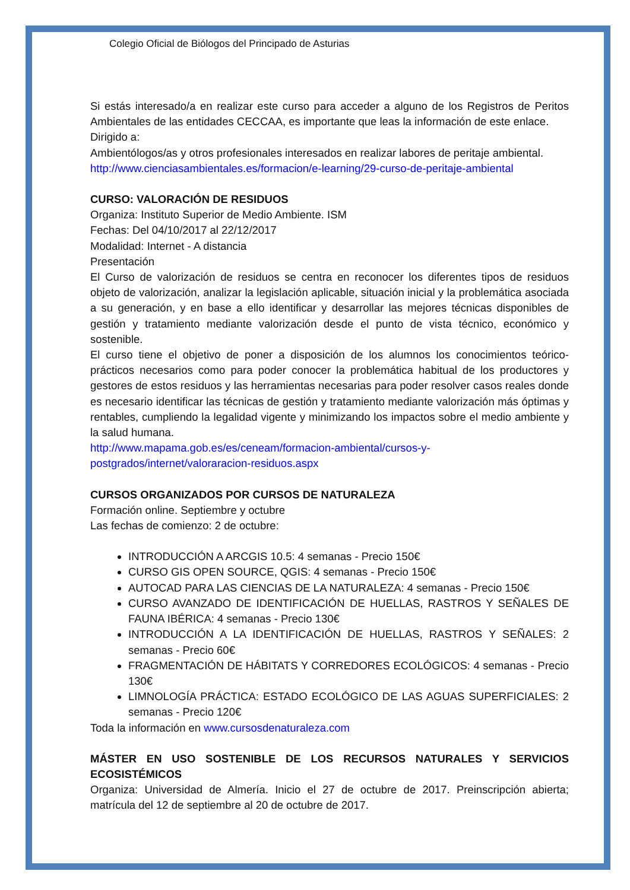Colegio Oficial de Biólogos del Principado de Asturias
Si estás interesado/a en realizar este curso para acceder a alguno de los Registros de Peritos Ambientales de las entidades CECCAA, es importante que leas la información de este enlace.
Dirigido a:
Ambientólogos/as y otros profesionales interesados en realizar labores de peritaje ambiental.
http://www.cienciasambientales.es/formacion/e-learning/29-curso-de-peritaje-ambiental
CURSO: VALORACIÓN DE RESIDUOS
Organiza: Instituto Superior de Medio Ambiente. ISM
Fechas: Del 04/10/2017 al 22/12/2017
Modalidad: Internet - A distancia
Presentación
El Curso de valorización de residuos se centra en reconocer los diferentes tipos de residuos objeto de valorización, analizar la legislación aplicable, situación inicial y la problemática asociada a su generación, y en base a ello identificar y desarrollar las mejores técnicas disponibles de gestión y tratamiento mediante valorización desde el punto de vista técnico, económico y sostenible.
El curso tiene el objetivo de poner a disposición de los alumnos los conocimientos teórico-prácticos necesarios como para poder conocer la problemática habitual de los productores y gestores de estos residuos y las herramientas necesarias para poder resolver casos reales donde es necesario identificar las técnicas de gestión y tratamiento mediante valorización más óptimas y rentables, cumpliendo la legalidad vigente y minimizando los impactos sobre el medio ambiente y la salud humana.
http://www.mapama.gob.es/es/ceneam/formacion-ambiental/cursos-y-postgrados/internet/valoraracion-residuos.aspx
CURSOS ORGANIZADOS POR CURSOS DE NATURALEZA
Formación online. Septiembre y octubre
Las fechas de comienzo: 2 de octubre:
INTRODUCCIÓN A ARCGIS 10.5: 4 semanas - Precio 150€
CURSO GIS OPEN SOURCE, QGIS: 4 semanas - Precio 150€
AUTOCAD PARA LAS CIENCIAS DE LA NATURALEZA: 4 semanas - Precio 150€
CURSO AVANZADO DE IDENTIFICACIÓN DE HUELLAS, RASTROS Y SEÑALES DE FAUNA IBÉRICA: 4 semanas - Precio 130€
INTRODUCCIÓN A LA IDENTIFICACIÓN DE HUELLAS, RASTROS Y SEÑALES: 2 semanas - Precio 60€
FRAGMENTACIÓN DE HÁBITATS Y CORREDORES ECOLÓGICOS: 4 semanas - Precio 130€
LIMNOLOGÍA PRÁCTICA: ESTADO ECOLÓGICO DE LAS AGUAS SUPERFICIALES: 2 semanas - Precio 120€
Toda la información en www.cursosdenaturaleza.com
MÁSTER EN USO SOSTENIBLE DE LOS RECURSOS NATURALES Y SERVICIOS ECOSISTÉMICOS
Organiza: Universidad de Almería. Inicio el 27 de octubre de 2017. Preinscripción abierta; matrícula del 12 de septiembre al 20 de octubre de 2017.